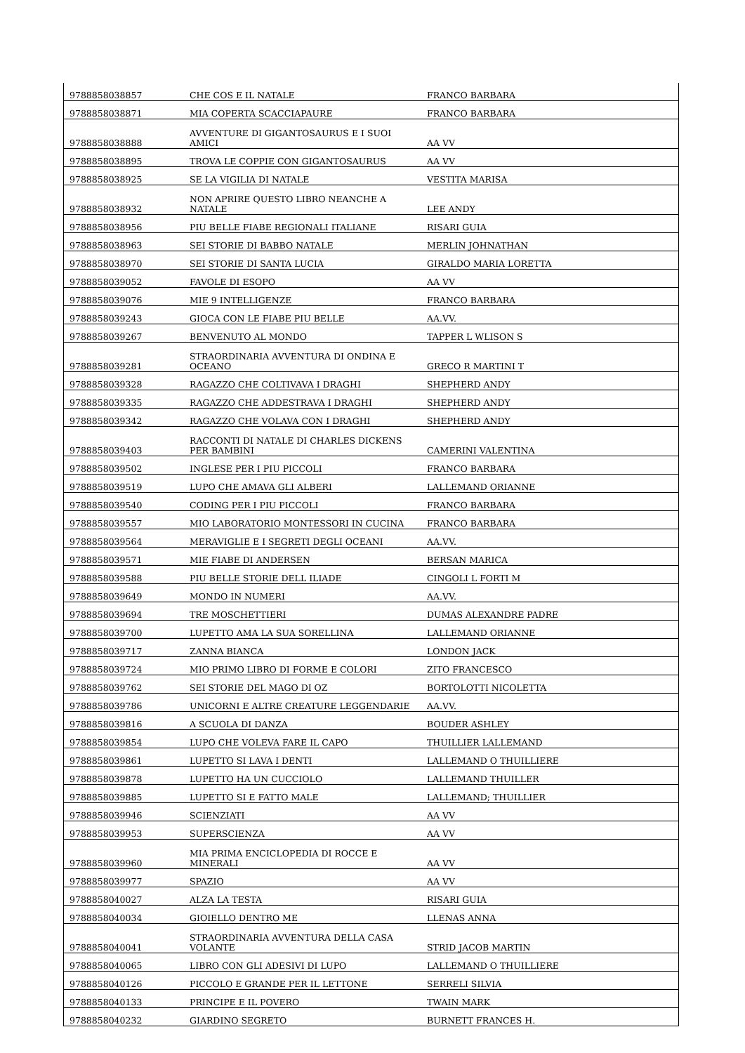| 9788858038857 | CHE COS E IL NATALE | FRANCO BARBARA |
| 9788858038871 | MIA COPERTA SCACCIAPAURE | FRANCO BARBARA |
| 9788858038888 | AVVENTURE DI GIGANTOSAURUS E I SUOI AMICI | AA VV |
| 9788858038895 | TROVA LE COPPIE CON GIGANTOSAURUS | AA VV |
| 9788858038925 | SE LA VIGILIA DI NATALE | VESTITA MARISA |
| 9788858038932 | NON APRIRE QUESTO LIBRO NEANCHE A NATALE | LEE ANDY |
| 9788858038956 | PIU BELLE FIABE REGIONALI ITALIANE | RISARI GUIA |
| 9788858038963 | SEI STORIE DI BABBO NATALE | MERLIN JOHNATHAN |
| 9788858038970 | SEI STORIE DI SANTA LUCIA | GIRALDO MARIA LORETTA |
| 9788858039052 | FAVOLE DI ESOPO | AA VV |
| 9788858039076 | MIE 9 INTELLIGENZE | FRANCO BARBARA |
| 9788858039243 | GIOCA CON LE FIABE PIU BELLE | AA.VV. |
| 9788858039267 | BENVENUTO AL MONDO | TAPPER L WLISON S |
| 9788858039281 | STRAORDINARIA AVVENTURA DI ONDINA E OCEANO | GRECO R MARTINI T |
| 9788858039328 | RAGAZZO CHE COLTIVAVA I DRAGHI | SHEPHERD ANDY |
| 9788858039335 | RAGAZZO CHE ADDESTRAVA I DRAGHI | SHEPHERD ANDY |
| 9788858039342 | RAGAZZO CHE VOLAVA CON I DRAGHI | SHEPHERD ANDY |
| 9788858039403 | RACCONTI DI NATALE DI CHARLES DICKENS PER BAMBINI | CAMERINI VALENTINA |
| 9788858039502 | INGLESE PER I PIU PICCOLI | FRANCO BARBARA |
| 9788858039519 | LUPO CHE AMAVA GLI ALBERI | LALLEMAND ORIANNE |
| 9788858039540 | CODING PER I PIU PICCOLI | FRANCO BARBARA |
| 9788858039557 | MIO LABORATORIO MONTESSORI IN CUCINA | FRANCO BARBARA |
| 9788858039564 | MERAVIGLIE E I SEGRETI DEGLI OCEANI | AA.VV. |
| 9788858039571 | MIE FIABE DI ANDERSEN | BERSAN MARICA |
| 9788858039588 | PIU BELLE STORIE DELL ILIADE | CINGOLI L FORTI M |
| 9788858039649 | MONDO IN NUMERI | AA.VV. |
| 9788858039694 | TRE MOSCHETTIERI | DUMAS ALEXANDRE PADRE |
| 9788858039700 | LUPETTO AMA LA SUA SORELLINA | LALLEMAND ORIANNE |
| 9788858039717 | ZANNA BIANCA | LONDON JACK |
| 9788858039724 | MIO PRIMO LIBRO DI FORME E COLORI | ZITO FRANCESCO |
| 9788858039762 | SEI STORIE DEL MAGO DI OZ | BORTOLOTTI NICOLETTA |
| 9788858039786 | UNICORNI E ALTRE CREATURE LEGGENDARIE | AA.VV. |
| 9788858039816 | A SCUOLA DI DANZA | BOUDER ASHLEY |
| 9788858039854 | LUPO CHE VOLEVA FARE IL CAPO | THUILLIER LALLEMAND |
| 9788858039861 | LUPETTO SI LAVA I DENTI | LALLEMAND O THUILLIERE |
| 9788858039878 | LUPETTO HA UN CUCCIOLO | LALLEMAND THUILLER |
| 9788858039885 | LUPETTO SI E FATTO MALE | LALLEMAND; THUILLIER |
| 9788858039946 | SCIENZIATI | AA VV |
| 9788858039953 | SUPERSCIENZA | AA VV |
| 9788858039960 | MIA PRIMA ENCICLOPEDIA DI ROCCE E MINERALI | AA VV |
| 9788858039977 | SPAZIO | AA VV |
| 9788858040027 | ALZA LA TESTA | RISARI GUIA |
| 9788858040034 | GIOIELLO DENTRO ME | LLENAS ANNA |
| 9788858040041 | STRAORDINARIA AVVENTURA DELLA CASA VOLANTE | STRID JACOB MARTIN |
| 9788858040065 | LIBRO CON GLI ADESIVI DI LUPO | LALLEMAND O THUILLIERE |
| 9788858040126 | PICCOLO E GRANDE PER IL LETTONE | SERRELI SILVIA |
| 9788858040133 | PRINCIPE E IL POVERO | TWAIN MARK |
| 9788858040232 | GIARDINO SEGRETO | BURNETT FRANCES H. |